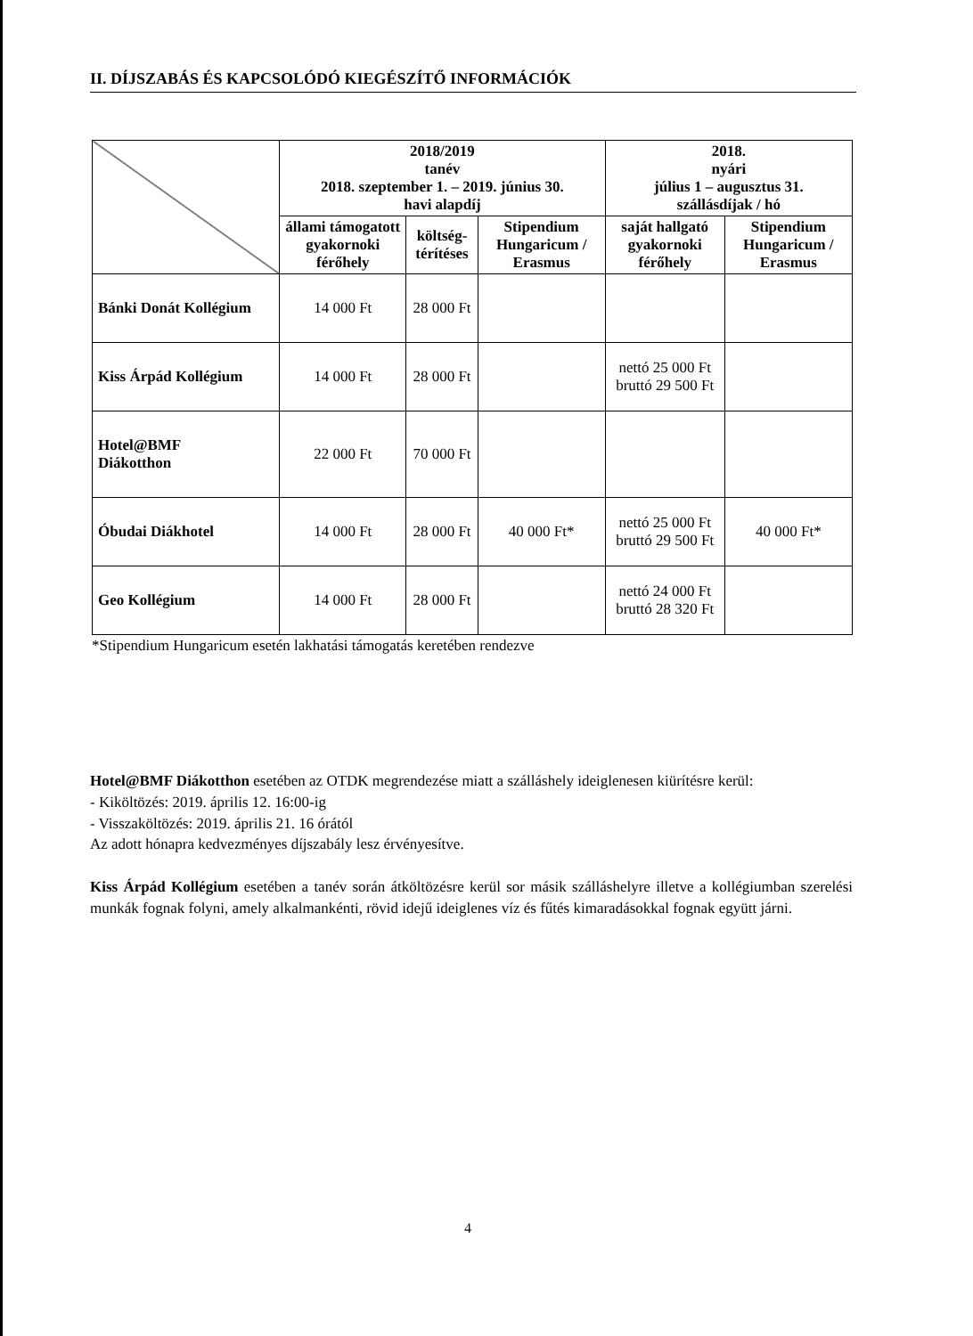II. DÍJSZABÁS ÉS KAPCSOLÓDÓ KIEGÉSZÍTŐ INFORMÁCIÓK
| | 2018/2019 tanév 2018. szeptember 1. – 2019. június 30. havi alapdíj | | | 2018. nyári július 1 – augusztus 31. szállásdíjak / hó | |
| --- | --- | --- | --- | --- | --- |
| | állami támogatott gyakornoki férőhely | költség-térítéses | Stipendium Hungaricum / Erasmus | saját hallgató gyakornoki férőhely | Stipendium Hungaricum / Erasmus |
| Bánki Donát Kollégium | 14 000 Ft | 28 000 Ft | | | |
| Kiss Árpád Kollégium | 14 000 Ft | 28 000 Ft | | nettó 25 000 Ft bruttó 29 500 Ft | |
| Hotel@BMF Diákotthon | 22 000 Ft | 70 000 Ft | | | |
| Óbudai Diákhotel | 14 000 Ft | 28 000 Ft | 40 000 Ft* | nettó 25 000 Ft bruttó 29 500 Ft | 40 000 Ft* |
| Geo Kollégium | 14 000 Ft | 28 000 Ft | | nettó 24 000 Ft bruttó 28 320 Ft | |
*Stipendium Hungaricum esetén lakhatási támogatás keretében rendezve
Hotel@BMF Diákotthon esetében az OTDK megrendezése miatt a szálláshely ideiglenesen kiürítésre kerül:
- Kiköltözés: 2019. április 12. 16:00-ig
- Visszaköltözés: 2019. április 21. 16 órától
Az adott hónapra kedvezményes díjszabály lesz érvényesítve.
Kiss Árpád Kollégium esetében a tanév során átköltözésre kerül sor másik szálláshelyre illetve a kollégiumban szerelési munkák fognak folyni, amely alkalmankénti, rövid idejű ideiglenes víz és fűtés kimaradásokkal fognak együtt járni.
4